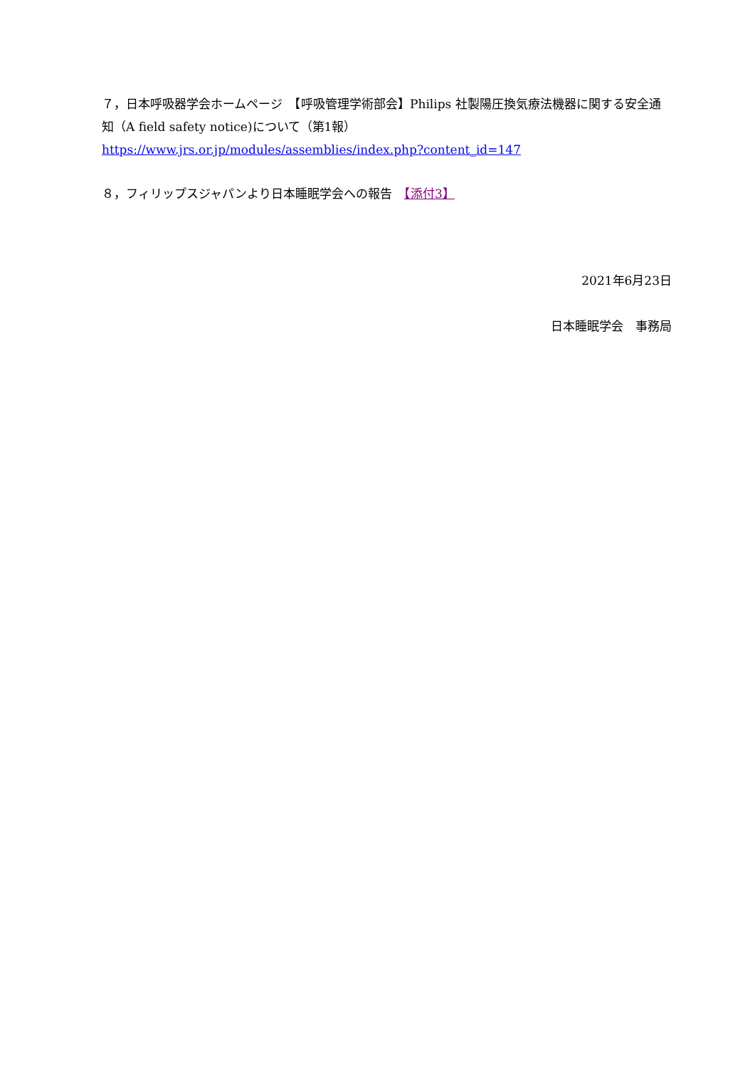７，日本呼吸器学会ホームページ　【呼吸管理学術部会】Philips 社製陽圧換気療法機器に関する安全通知（A field safety notice)について（第1報）
https://www.jrs.or.jp/modules/assemblies/index.php?content_id=147
８，フィリップスジャパンより日本睡眠学会への報告　【添付3】
2021年6月23日
日本睡眠学会　事務局